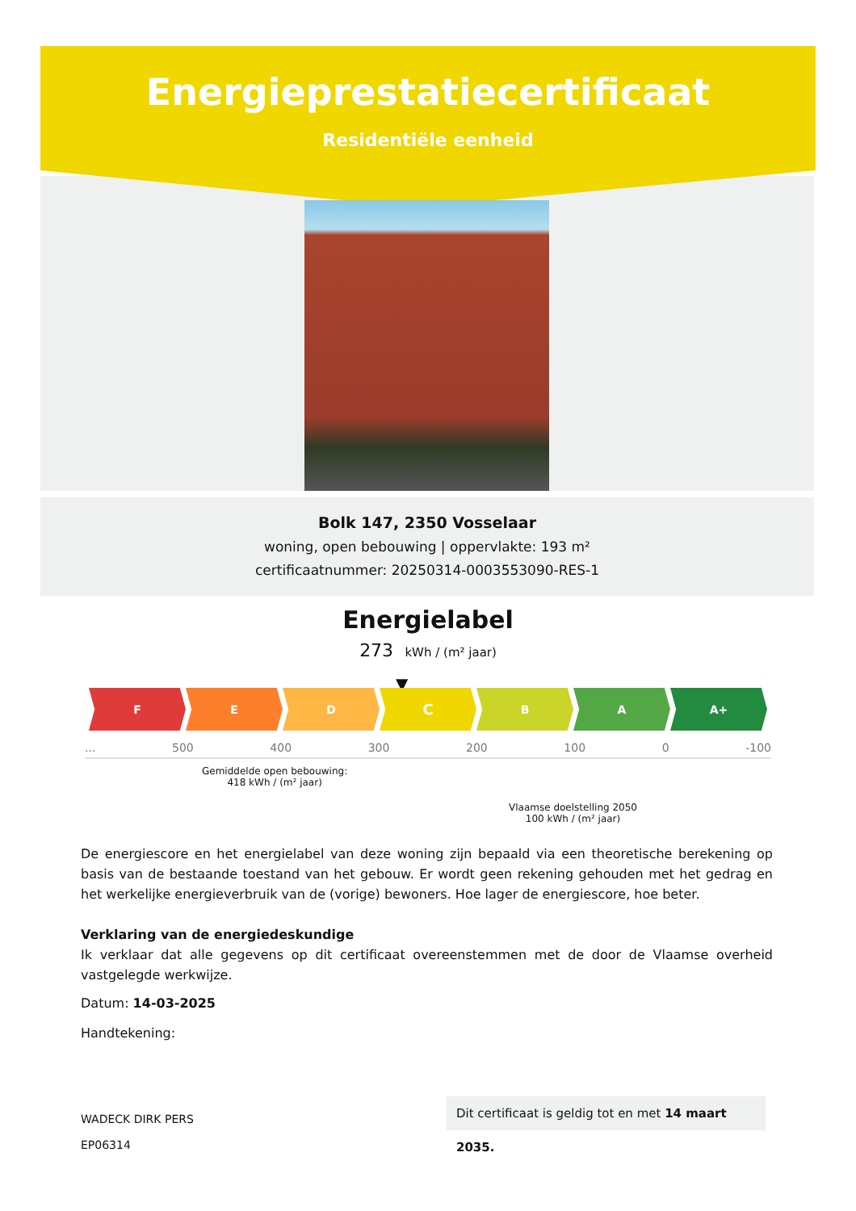Energieprestatiecertificaat
Residentiële eenheid
Bolk 147, 2350 Vosselaar
woning, open bebouwing | oppervlakte: 193 m²
certificaatnummer: 20250314-0003553090-RES-1
Energielabel
273 kWh / (m² jaar)
▼
F E D
C
B A A+
... 500 400 300 200 100 0 -100
Gemiddelde open bebouwing:
418 kWh / (m² jaar)
Vlaamse doelstelling 2050
100 kWh / (m² jaar)
De energiescore en het energielabel van deze woning zijn bepaald via een theoretische berekening op basis van de bestaande toestand van het gebouw. Er wordt geen rekening gehouden met het gedrag en het werkelijke energieverbruik van de (vorige) bewoners. Hoe lager de energiescore, hoe beter.
Verklaring van de energiedeskundige
Ik verklaar dat alle gegevens op dit certificaat overeenstemmen met de door de Vlaamse overheid vastgelegde werkwijze.
Datum: 14-03-2025
Handtekening:
WADECK DIRK PERS
EP06314
Dit certificaat is geldig tot en met 14 maart 2035.